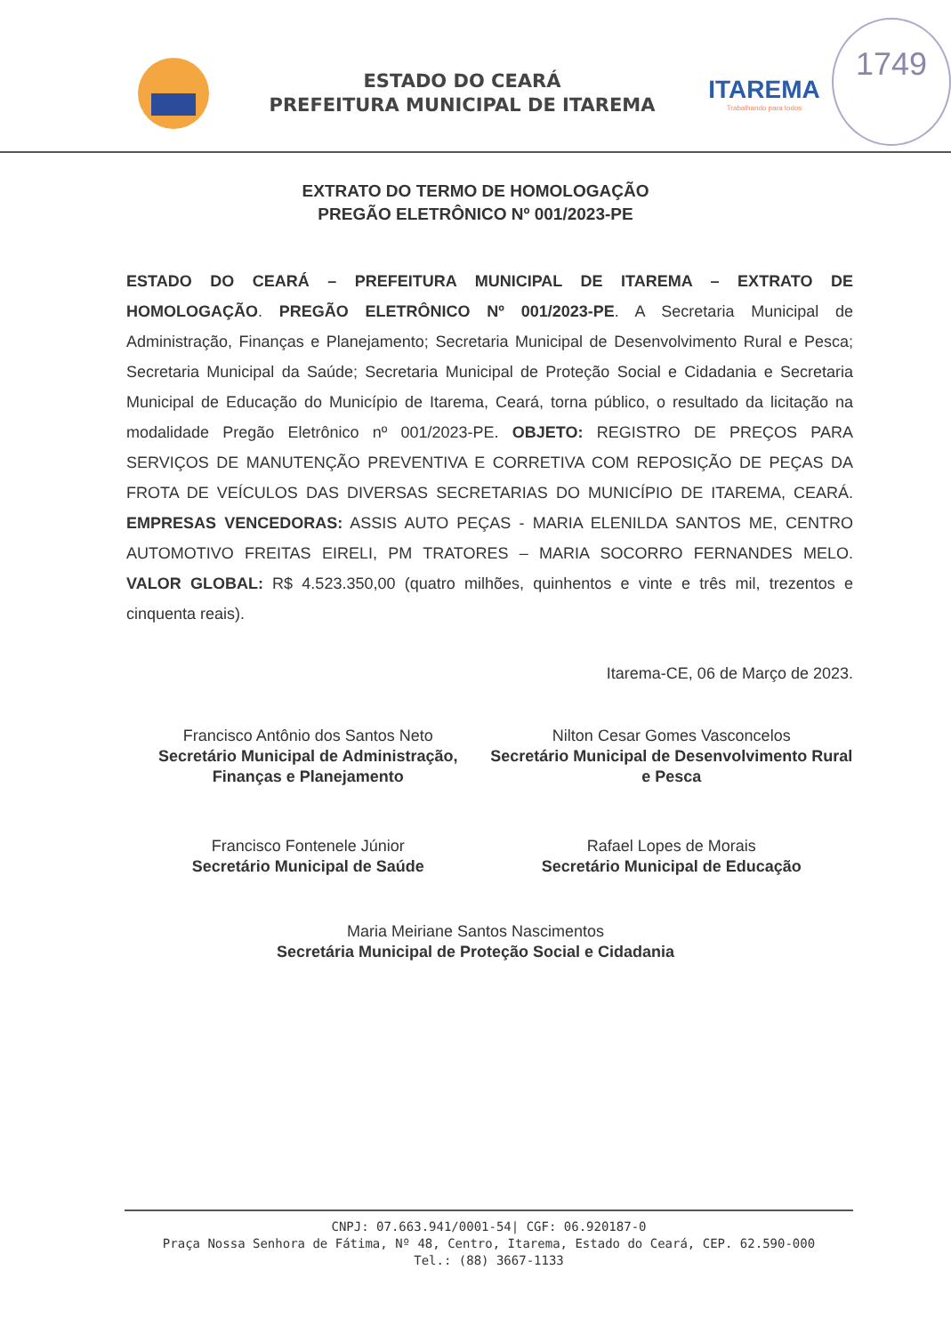ESTADO DO CEARÁ
PREFEITURA MUNICIPAL DE ITAREMA
ITAREMA
Trabalhando para todos
1749
EXTRATO DO TERMO DE HOMOLOGAÇÃO
PREGÃO ELETRÔNICO Nº 001/2023-PE
ESTADO DO CEARÁ – PREFEITURA MUNICIPAL DE ITAREMA – EXTRATO DE HOMOLOGAÇÃO. PREGÃO ELETRÔNICO Nº 001/2023-PE. A Secretaria Municipal de Administração, Finanças e Planejamento; Secretaria Municipal de Desenvolvimento Rural e Pesca; Secretaria Municipal da Saúde; Secretaria Municipal de Proteção Social e Cidadania e Secretaria Municipal de Educação do Município de Itarema, Ceará, torna público, o resultado da licitação na modalidade Pregão Eletrônico nº 001/2023-PE. OBJETO: REGISTRO DE PREÇOS PARA SERVIÇOS DE MANUTENÇÃO PREVENTIVA E CORRETIVA COM REPOSIÇÃO DE PEÇAS DA FROTA DE VEÍCULOS DAS DIVERSAS SECRETARIAS DO MUNICÍPIO DE ITAREMA, CEARÁ. EMPRESAS VENCEDORAS: ASSIS AUTO PEÇAS - MARIA ELENILDA SANTOS ME, CENTRO AUTOMOTIVO FREITAS EIRELI, PM TRATORES – MARIA SOCORRO FERNANDES MELO. VALOR GLOBAL: R$ 4.523.350,00 (quatro milhões, quinhentos e vinte e três mil, trezentos e cinquenta reais).
Itarema-CE, 06 de Março de 2023.
Francisco Antônio dos Santos Neto
Secretário Municipal de Administração, Finanças e Planejamento
Nilton Cesar Gomes Vasconcelos
Secretário Municipal de Desenvolvimento Rural e Pesca
Francisco Fontenele Júnior
Secretário Municipal de Saúde
Rafael Lopes de Morais
Secretário Municipal de Educação
Maria Meiriane Santos Nascimentos
Secretária Municipal de Proteção Social e Cidadania
CNPJ: 07.663.941/0001-54| CGF: 06.920187-0
Praça Nossa Senhora de Fátima, Nº 48, Centro, Itarema, Estado do Ceará, CEP. 62.590-000
Tel.: (88) 3667-1133